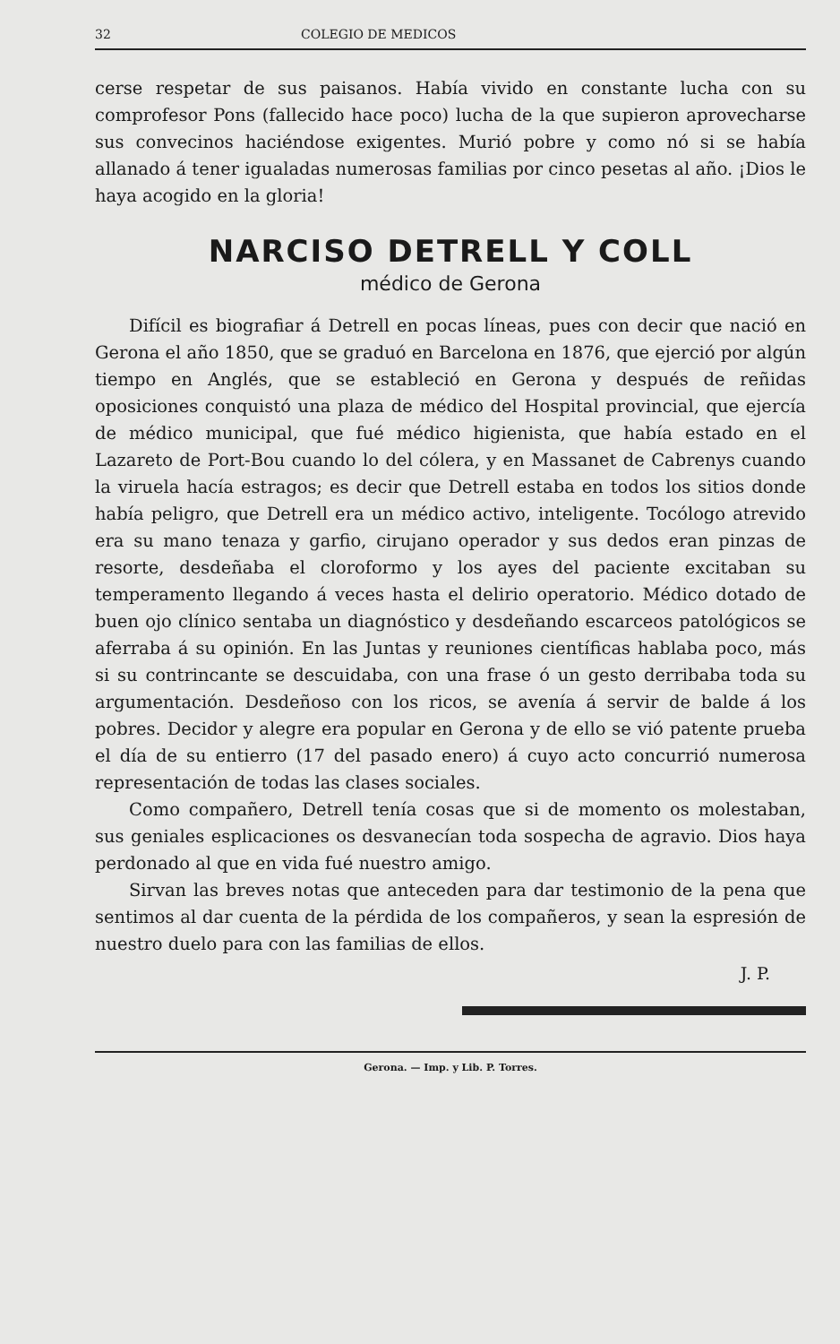32 COLEGIO DE MEDICOS
cerse respetar de sus paisanos. Había vivido en constante lucha con su comprofesor Pons (fallecido hace poco) lucha de la que supieron aprovecharse sus convecinos haciéndose exigentes. Murió pobre y como nó si se había allanado á tener igualadas numerosas familias por cinco pesetas al año. ¡Dios le haya acogido en la gloria!
NARCISO DETRELL Y COLL
médico de Gerona
Difícil es biografiar á Detrell en pocas líneas, pues con decir que nació en Gerona el año 1850, que se graduó en Barcelona en 1876, que ejerció por algún tiempo en Anglés, que se estableció en Gerona y después de reñidas oposiciones conquistó una plaza de médico del Hospital provincial, que ejercía de médico municipal, que fué médico higienista, que había estado en el Lazareto de Port-Bou cuando lo del cólera, y en Massanet de Cabrenys cuando la viruela hacía estragos; es decir que Detrell estaba en todos los sitios donde había peligro, que Detrell era un médico activo, inteligente. Tocólogo atrevido era su mano tenaza y garfio, cirujano operador y sus dedos eran pinzas de resorte, desdeñaba el cloroformo y los ayes del paciente excitaban su temperamento llegando á veces hasta el delirio operatorio. Médico dotado de buen ojo clínico sentaba un diagnóstico y desdeñando escarceos patológicos se aferraba á su opinión. En las Juntas y reuniones científicas hablaba poco, más si su contrincante se descuidaba, con una frase ó un gesto derribaba toda su argumentación. Desdeñoso con los ricos, se avenía á servir de balde á los pobres. Decidor y alegre era popular en Gerona y de ello se vió patente prueba el día de su entierro (17 del pasado enero) á cuyo acto concurrió numerosa representación de todas las clases sociales.
Como compañero, Detrell tenía cosas que si de momento os molestaban, sus geniales esplicaciones os desvanecían toda sospecha de agravio. Dios haya perdonado al que en vida fué nuestro amigo.
Sirvan las breves notas que anteceden para dar testimonio de la pena que sentimos al dar cuenta de la pérdida de los compañeros, y sean la espresión de nuestro duelo para con las familias de ellos.
J. P.
Gerona. — Imp. y Lib. P. Torres.